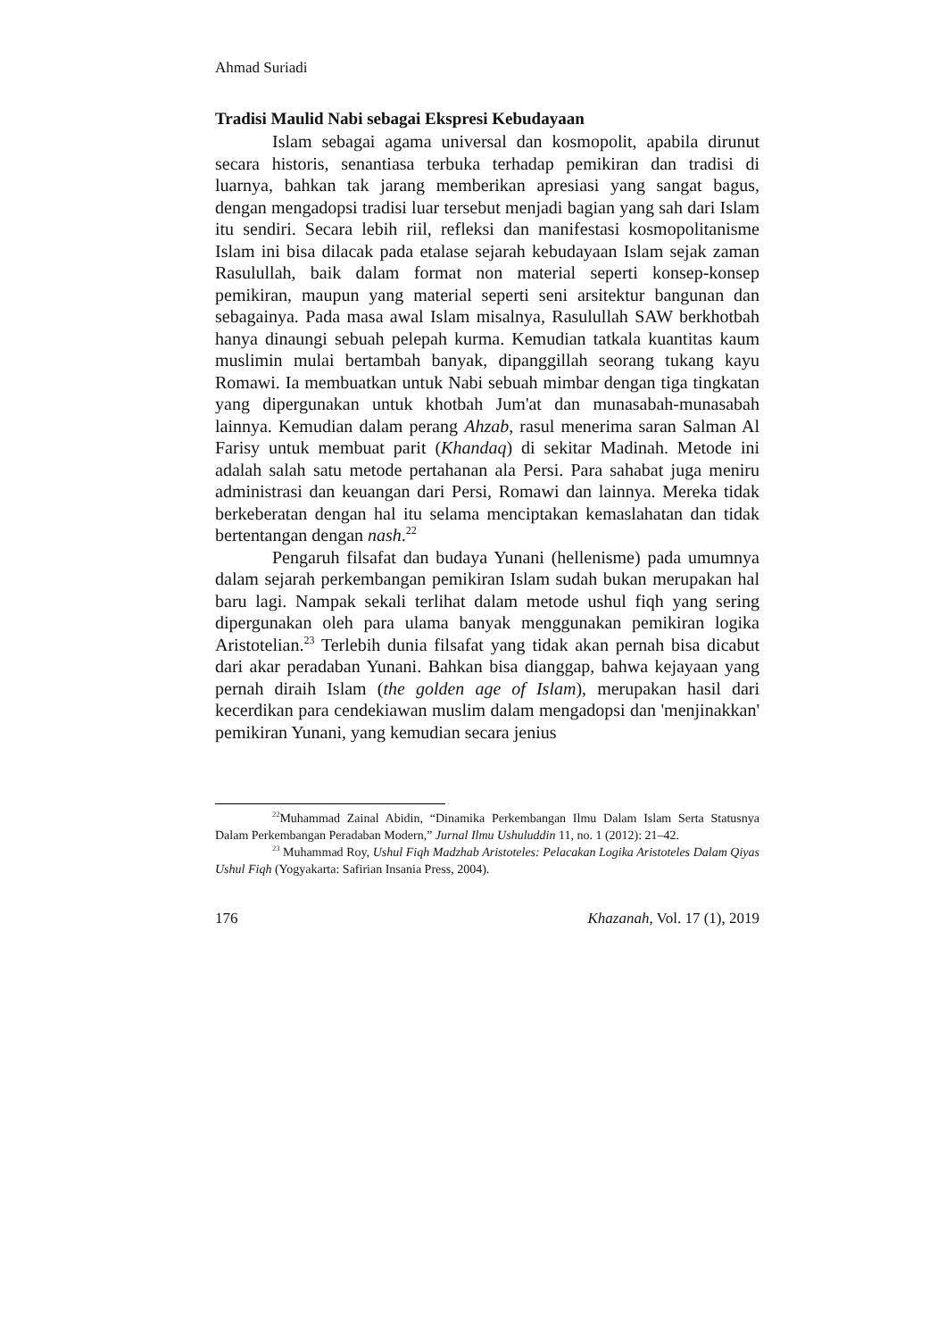Ahmad Suriadi
Tradisi Maulid Nabi sebagai Ekspresi Kebudayaan
Islam sebagai agama universal dan kosmopolit, apabila dirunut secara historis, senantiasa terbuka terhadap pemikiran dan tradisi di luarnya, bahkan tak jarang memberikan apresiasi yang sangat bagus, dengan mengadopsi tradisi luar tersebut menjadi bagian yang sah dari Islam itu sendiri. Secara lebih riil, refleksi dan manifestasi kosmopolitanisme Islam ini bisa dilacak pada etalase sejarah kebudayaan Islam sejak zaman Rasulullah, baik dalam format non material seperti konsep-konsep pemikiran, maupun yang material seperti seni arsitektur bangunan dan sebagainya. Pada masa awal Islam misalnya, Rasulullah SAW berkhotbah hanya dinaungi sebuah pelepah kurma. Kemudian tatkala kuantitas kaum muslimin mulai bertambah banyak, dipanggillah seorang tukang kayu Romawi. Ia membuatkan untuk Nabi sebuah mimbar dengan tiga tingkatan yang dipergunakan untuk khotbah Jum'at dan munasabah-munasabah lainnya. Kemudian dalam perang Ahzab, rasul menerima saran Salman Al Farisy untuk membuat parit (Khandaq) di sekitar Madinah. Metode ini adalah salah satu metode pertahanan ala Persi. Para sahabat juga meniru administrasi dan keuangan dari Persi, Romawi dan lainnya. Mereka tidak berkeberatan dengan hal itu selama menciptakan kemaslahatan dan tidak bertentangan dengan nash.<sup>22</sup>
Pengaruh filsafat dan budaya Yunani (hellenisme) pada umumnya dalam sejarah perkembangan pemikiran Islam sudah bukan merupakan hal baru lagi. Nampak sekali terlihat dalam metode ushul fiqh yang sering dipergunakan oleh para ulama banyak menggunakan pemikiran logika Aristotelian.<sup>23</sup> Terlebih dunia filsafat yang tidak akan pernah bisa dicabut dari akar peradaban Yunani. Bahkan bisa dianggap, bahwa kejayaan yang pernah diraih Islam (the golden age of Islam), merupakan hasil dari kecerdikan para cendekiawan muslim dalam mengadopsi dan 'menjinakkan' pemikiran Yunani, yang kemudian secara jenius
<sup>22</sup> Muhammad Zainal Abidin, “Dinamika Perkembangan Ilmu Dalam Islam Serta Statusnya Dalam Perkembangan Peradaban Modern,” Jurnal Ilmu Ushuluddin 11, no. 1 (2012): 21–42.
<sup>23</sup> Muhammad Roy, Ushul Fiqh Madzhab Aristoteles: Pelacakan Logika Aristoteles Dalam Qiyas Ushul Fiqh (Yogyakarta: Safirian Insania Press, 2004).
176 Khazanah, Vol. 17 (1), 2019